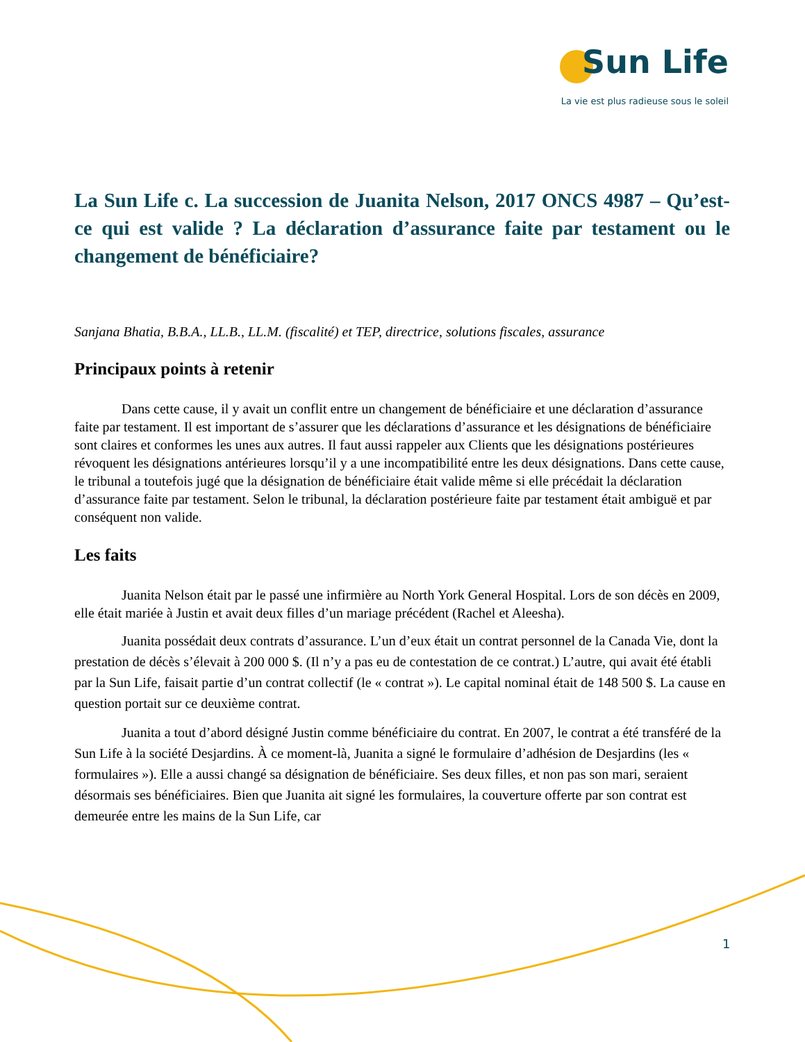Sun Life
La vie est plus radieuse sous le soleil
La Sun Life c. La succession de Juanita Nelson, 2017 ONCS 4987 – Qu’est-ce qui est valide ? La déclaration d’assurance faite par testament ou le changement de bénéficiaire?
Sanjana Bhatia, B.B.A., LL.B., LL.M. (fiscalité) et TEP, directrice, solutions fiscales, assurance
Principaux points à retenir
Dans cette cause, il y avait un conflit entre un changement de bénéficiaire et une déclaration d’assurance faite par testament. Il est important de s’assurer que les déclarations d’assurance et les désignations de bénéficiaire sont claires et conformes les unes aux autres. Il faut aussi rappeler aux Clients que les désignations postérieures révoquent les désignations antérieures lorsqu’il y a une incompatibilité entre les deux désignations. Dans cette cause, le tribunal a toutefois jugé que la désignation de bénéficiaire était valide même si elle précédait la déclaration d’assurance faite par testament. Selon le tribunal, la déclaration postérieure faite par testament était ambiguë et par conséquent non valide.
Les faits
Juanita Nelson était par le passé une infirmière au North York General Hospital. Lors de son décès en 2009, elle était mariée à Justin et avait deux filles d’un mariage précédent (Rachel et Aleesha).
Juanita possédait deux contrats d’assurance. L’un d’eux était un contrat personnel de la Canada Vie, dont la prestation de décès s’élevait à 200 000 $. (Il n’y a pas eu de contestation de ce contrat.) L’autre, qui avait été établi par la Sun Life, faisait partie d’un contrat collectif (le « contrat »). Le capital nominal était de 148 500 $. La cause en question portait sur ce deuxième contrat.
Juanita a tout d’abord désigné Justin comme bénéficiaire du contrat. En 2007, le contrat a été transféré de la Sun Life à la société Desjardins. À ce moment-là, Juanita a signé le formulaire d’adhésion de Desjardins (les « formulaires »). Elle a aussi changé sa désignation de bénéficiaire. Ses deux filles, et non pas son mari, seraient désormais ses bénéficiaires. Bien que Juanita ait signé les formulaires, la couverture offerte par son contrat est demeurée entre les mains de la Sun Life, car
1